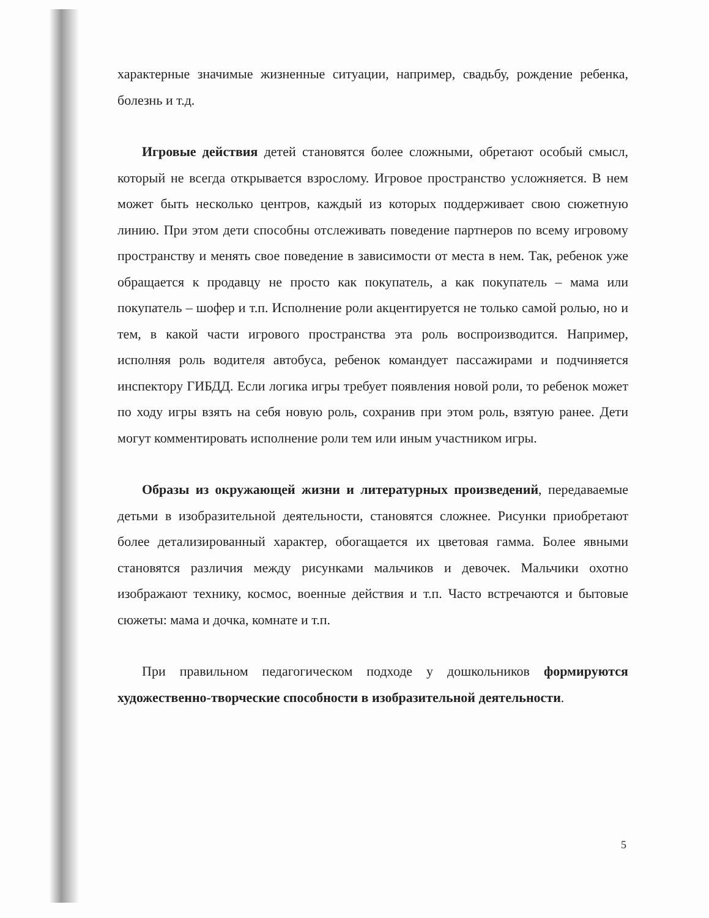характерные значимые жизненные ситуации, например, свадьбу, рождение ребенка, болезнь и т.д.
Игровые действия детей становятся более сложными, обретают особый смысл, который не всегда открывается взрослому. Игровое пространство усложняется. В нем может быть несколько центров, каждый из которых поддерживает свою сюжетную линию. При этом дети способны отслеживать поведение партнеров по всему игровому пространству и менять свое поведение в зависимости от места в нем. Так, ребенок уже обращается к продавцу не просто как покупатель, а как покупатель – мама или покупатель – шофер и т.п. Исполнение роли акцентируется не только самой ролью, но и тем, в какой части игрового пространства эта роль воспроизводится. Например, исполняя роль водителя автобуса, ребенок командует пассажирами и подчиняется инспектору ГИБДД. Если логика игры требует появления новой роли, то ребенок может по ходу игры взять на себя новую роль, сохранив при этом роль, взятую ранее. Дети могут комментировать исполнение роли тем или иным участником игры.
Образы из окружающей жизни и литературных произведений, передаваемые детьми в изобразительной деятельности, становятся сложнее. Рисунки приобретают более детализированный характер, обогащается их цветовая гамма. Более явными становятся различия между рисунками мальчиков и девочек. Мальчики охотно изображают технику, космос, военные действия и т.п. Часто встречаются и бытовые сюжеты: мама и дочка, комнате и т.п.
При правильном педагогическом подходе у дошкольников формируются художественно-творческие способности в изобразительной деятельности.
5